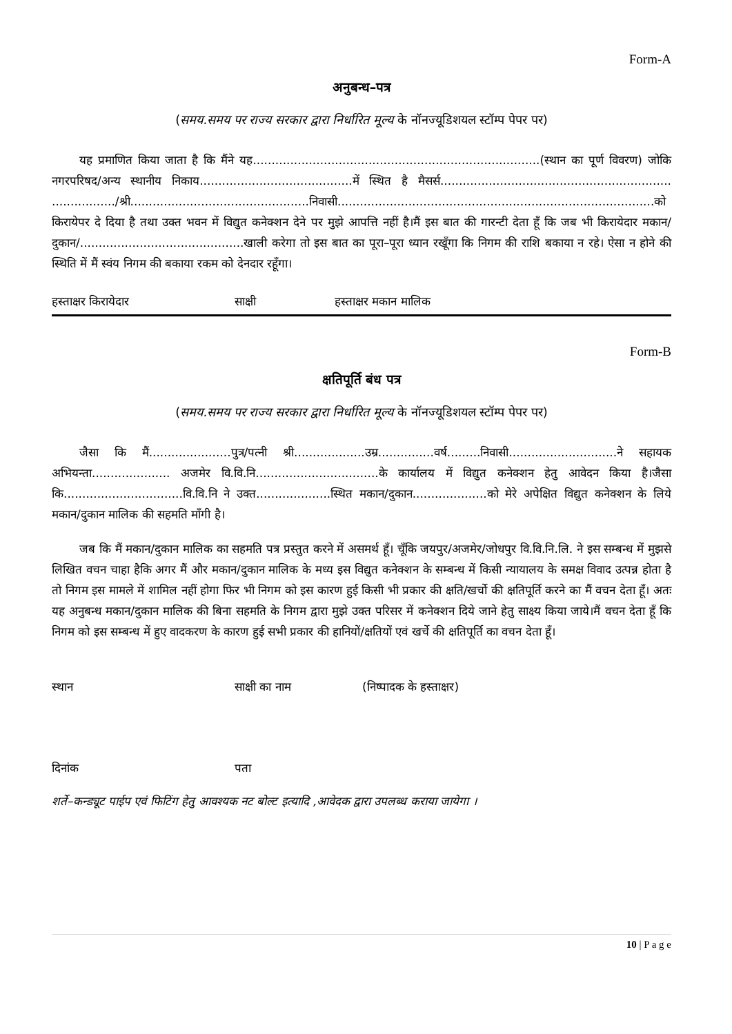Form-A
अनुबन्ध–पत्र
(समय.समय पर राज्य सरकार द्वारा निर्धारित मूल्य के नॉनज्यूडिशयल स्टॉम्प पेपर पर)
यह प्रमाणित किया जाता है कि मैंने यह.............................................................................(स्थान का पूर्ण विवरण) जोकि नगरपरिषद/अन्य स्थानीय निकाय.........................................में स्थित है मैसर्स.............................................................. ................./श्री................................................निवासी.....................................................................................को किरायेपर दे दिया है तथा उक्त भवन में विद्युत कनेक्शन देने पर मुझे आपत्ति नहीं है।मैं इस बात की गारन्टी देता हूँ कि जब भी किरायेदार मकान/दुकान/............................................खाली करेगा तो इस बात का पूरा–पूरा ध्यान रखूँगा कि निगम की राशि बकाया न रहे। ऐसा न होने की स्थिति में मैं स्वंय निगम की बकाया रकम को देनदार रहूँगा।
हस्ताक्षर किरायेदार साक्षी हस्ताक्षर मकान मालिक
Form-B
क्षतिपूर्ति बंध पत्र
(समय.समय पर राज्य सरकार द्वारा निर्धारित मूल्य के नॉनज्यूडिशयल स्टॉम्प पेपर पर)
जैसा कि मैं......................पुत्र/पत्नी श्री...................उम्र...............वर्ष.........निवासी.............................ने सहायक अभियन्ता..................... अजमेर वि.वि.नि.................................के कार्यालय में विद्युत कनेक्शन हेतु आवेदन किया है।जैसा कि................................वि.वि.नि ने उक्त....................स्थित मकान/दुकान....................को मेरे अपेक्षित विद्युत कनेक्शन के लिये मकान/दुकान मालिक की सहमति माँगी है।
जब कि मैं मकान/दुकान मालिक का सहमति पत्र प्रस्तुत करने में असमर्थ हूँ। चूँकि जयपुर/अजमेर/जोधपुर वि.वि.नि.लि. ने इस सम्बन्ध में मुझसे लिखित वचन चाहा हैकि अगर मैं और मकान/दुकान मालिक के मध्य इस विद्युत कनेक्शन के सम्बन्ध में किसी न्यायालय के समक्ष विवाद उत्पन्न होता है तो निगम इस मामले में शामिल नहीं होगा फिर भी निगम को इस कारण हुई किसी भी प्रकार की क्षति/खर्चो की क्षतिपूर्ति करने का मैं वचन देता हूँ। अतः यह अनुबन्ध मकान/दुकान मालिक की बिना सहमति के निगम द्वारा मुझे उक्त परिसर में कनेक्शन दिये जाने हेतु साक्ष्य किया जाये।मैं वचन देता हूँ कि निगम को इस सम्बन्ध में हुए वादकरण के कारण हुई सभी प्रकार की हानियों/क्षतियों एवं खर्चे की क्षतिपूर्ति का वचन देता हूँ।
स्थान साक्षी का नाम (निष्पादक के हस्ताक्षर)
दिनांक पता
शर्ते–कन्ड्यूट पाईप एवं फिटिंग हेतु आवश्यक नट बोल्ट इत्यादि ,आवेदक द्वारा उपलब्ध कराया जायेगा ।
10 | P a g e